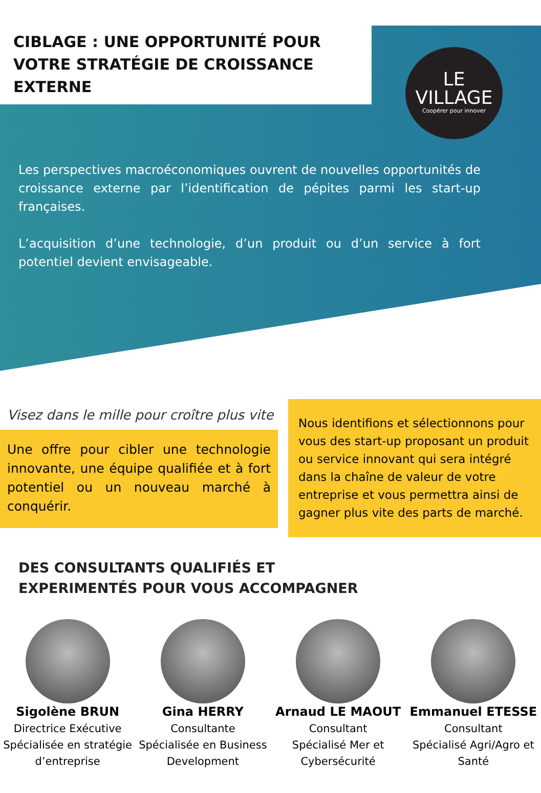CIBLAGE : UNE OPPORTUNITÉ POUR VOTRE STRATÉGIE DE CROISSANCE EXTERNE
LE
VILLAGE
Coopérer pour innover
Les perspectives macroéconomiques ouvrent de nouvelles opportunités de croissance externe par l’identification de pépites parmi les start-up françaises.
L’acquisition d’une technologie, d’un produit ou d’un service à fort potentiel devient envisageable.
Visez dans le mille pour croître plus vite
Une offre pour cibler une technologie innovante, une équipe qualifiée et à fort potentiel ou un nouveau marché à conquérir.
Nous identifions et sélectionnons pour vous des start-up proposant un produit ou service innovant qui sera intégré dans la chaîne de valeur de votre entreprise et vous permettra ainsi de gagner plus vite des parts de marché.
DES CONSULTANTS QUALIFIÉS ET
EXPERIMENTÉS POUR VOUS ACCOMPAGNER
Sigolène BRUN
Directrice Exécutive
Spécialisée en stratégie d’entreprise
Gina HERRY
Consultante
Spécialisée en Business Development
Arnaud LE MAOUT
Consultant
Spécialisé Mer et Cybersécurité
Emmanuel ETESSE
Consultant
Spécialisé Agri/Agro et Santé